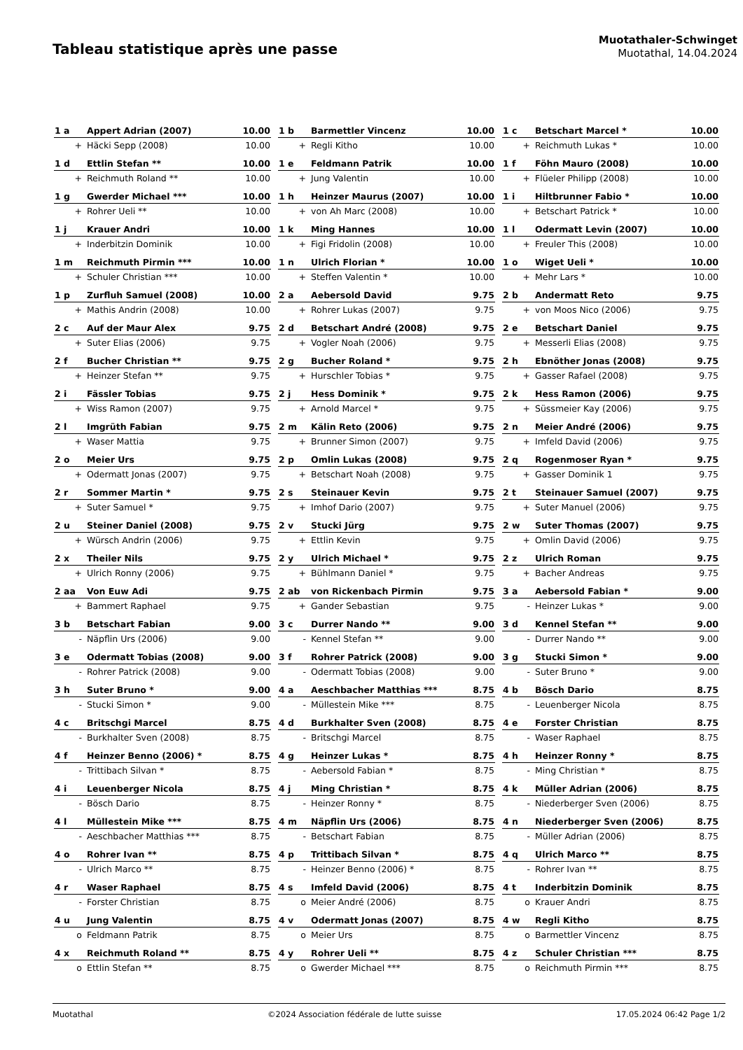Tableau statistique après une passe
Muotathaler-Schwinget
Muotathal, 14.04.2024
| 1 a | Appert Adrian (2007) | 10.00 |
| + | Häcki Sepp (2008) | 10.00 |
| 1 b | Barmettler Vincenz | 10.00 |
| + | Regli Kitho | 10.00 |
| 1 c | Betschart Marcel * | 10.00 |
| + | Reichmuth Lukas * | 10.00 |
| 1 d | Ettlin Stefan ** | 10.00 |
| + | Reichmuth Roland ** | 10.00 |
| 1 e | Feldmann Patrik | 10.00 |
| + | Jung Valentin | 10.00 |
| 1 f | Föhn Mauro (2008) | 10.00 |
| + | Flüeler Philipp (2008) | 10.00 |
| 1 g | Gwerder Michael *** | 10.00 |
| + | Rohrer Ueli ** | 10.00 |
| 1 h | Heinzer Maurus (2007) | 10.00 |
| + | von Ah Marc (2008) | 10.00 |
| 1 i | Hiltbrunner Fabio * | 10.00 |
| + | Betschart Patrick * | 10.00 |
| 1 j | Krauer Andri | 10.00 |
| + | Inderbitzin Dominik | 10.00 |
| 1 k | Ming Hannes | 10.00 |
| + | Figi Fridolin (2008) | 10.00 |
| 1 l | Odermatt Levin (2007) | 10.00 |
| + | Freuler This (2008) | 10.00 |
| 1 m | Reichmuth Pirmin *** | 10.00 |
| + | Schuler Christian *** | 10.00 |
| 1 n | Ulrich Florian * | 10.00 |
| + | Steffen Valentin * | 10.00 |
| 1 o | Wiget Ueli * | 10.00 |
| + | Mehr Lars * | 10.00 |
| 1 p | Zurfluh Samuel (2008) | 10.00 |
| + | Mathis Andrin (2008) | 10.00 |
| 2 a | Aebersold David | 9.75 |
| + | Rohrer Lukas (2007) | 9.75 |
| 2 b | Andermatt Reto | 9.75 |
| + | von Moos Nico (2006) | 9.75 |
| 2 c | Auf der Maur Alex | 9.75 |
| + | Suter Elias (2006) | 9.75 |
| 2 d | Betschart André (2008) | 9.75 |
| + | Vogler Noah (2006) | 9.75 |
| 2 e | Betschart Daniel | 9.75 |
| + | Messerli Elias (2008) | 9.75 |
| 2 f | Bucher Christian ** | 9.75 |
| + | Heinzer Stefan ** | 9.75 |
| 2 g | Bucher Roland * | 9.75 |
| + | Hurschler Tobias * | 9.75 |
| 2 h | Ebnöther Jonas (2008) | 9.75 |
| + | Gasser Rafael (2008) | 9.75 |
| 2 i | Fässler Tobias | 9.75 |
| + | Wiss Ramon (2007) | 9.75 |
| 2 j | Hess Dominik * | 9.75 |
| + | Arnold Marcel * | 9.75 |
| 2 k | Hess Ramon (2006) | 9.75 |
| + | Süssmeier Kay (2006) | 9.75 |
| 2 l | Imgrüth Fabian | 9.75 |
| + | Waser Mattia | 9.75 |
| 2 m | Kälin Reto (2006) | 9.75 |
| + | Brunner Simon (2007) | 9.75 |
| 2 n | Meier André (2006) | 9.75 |
| + | Imfeld David (2006) | 9.75 |
| 2 o | Meier Urs | 9.75 |
| + | Odermatt Jonas (2007) | 9.75 |
| 2 p | Omlin Lukas (2008) | 9.75 |
| + | Betschart Noah (2008) | 9.75 |
| 2 q | Rogenmoser Ryan * | 9.75 |
| + | Gasser Dominik 1 | 9.75 |
| 2 r | Sommer Martin * | 9.75 |
| + | Suter Samuel * | 9.75 |
| 2 s | Steinauer Kevin | 9.75 |
| + | Imhof Dario (2007) | 9.75 |
| 2 t | Steinauer Samuel (2007) | 9.75 |
| + | Suter Manuel (2006) | 9.75 |
| 2 u | Steiner Daniel (2008) | 9.75 |
| + | Würsch Andrin (2006) | 9.75 |
| 2 v | Stucki Jürg | 9.75 |
| + | Ettlin Kevin | 9.75 |
| 2 w | Suter Thomas (2007) | 9.75 |
| + | Omlin David (2006) | 9.75 |
| 2 x | Theiler Nils | 9.75 |
| + | Ulrich Ronny (2006) | 9.75 |
| 2 y | Ulrich Michael * | 9.75 |
| + | Bühlmann Daniel * | 9.75 |
| 2 z | Ulrich Roman | 9.75 |
| + | Bacher Andreas | 9.75 |
| 2 aa | Von Euw Adi | 9.75 |
| + | Bammert Raphael | 9.75 |
| 2 ab | von Rickenbach Pirmin | 9.75 |
| + | Gander Sebastian | 9.75 |
| 3 a | Aebersold Fabian * | 9.00 |
| - | Heinzer Lukas * | 9.00 |
| 3 b | Betschart Fabian | 9.00 |
| - | Näpflin Urs (2006) | 9.00 |
| 3 c | Durrer Nando ** | 9.00 |
| - | Kennel Stefan ** | 9.00 |
| 3 d | Kennel Stefan ** | 9.00 |
| - | Durrer Nando ** | 9.00 |
| 3 e | Odermatt Tobias (2008) | 9.00 |
| - | Rohrer Patrick (2008) | 9.00 |
| 3 f | Rohrer Patrick (2008) | 9.00 |
| - | Odermatt Tobias (2008) | 9.00 |
| 3 g | Stucki Simon * | 9.00 |
| - | Suter Bruno * | 9.00 |
| 3 h | Suter Bruno * | 9.00 |
| - | Stucki Simon * | 9.00 |
| 4 a | Aeschbacher Matthias *** | 8.75 |
| - | Müllestein Mike *** | 8.75 |
| 4 b | Bösch Dario | 8.75 |
| - | Leuenberger Nicola | 8.75 |
| 4 c | Britschgi Marcel | 8.75 |
| - | Burkhalter Sven (2008) | 8.75 |
| 4 d | Burkhalter Sven (2008) | 8.75 |
| - | Britschgi Marcel | 8.75 |
| 4 e | Forster Christian | 8.75 |
| - | Waser Raphael | 8.75 |
| 4 f | Heinzer Benno (2006) * | 8.75 |
| - | Trittibach Silvan * | 8.75 |
| 4 g | Heinzer Lukas * | 8.75 |
| - | Aebersold Fabian * | 8.75 |
| 4 h | Heinzer Ronny * | 8.75 |
| - | Ming Christian * | 8.75 |
| 4 i | Leuenberger Nicola | 8.75 |
| - | Bösch Dario | 8.75 |
| 4 j | Ming Christian * | 8.75 |
| - | Heinzer Ronny * | 8.75 |
| 4 k | Müller Adrian (2006) | 8.75 |
| - | Niederberger Sven (2006) | 8.75 |
| 4 l | Müllestein Mike *** | 8.75 |
| - | Aeschbacher Matthias *** | 8.75 |
| 4 m | Näpflin Urs (2006) | 8.75 |
| - | Betschart Fabian | 8.75 |
| 4 n | Niederberger Sven (2006) | 8.75 |
| - | Müller Adrian (2006) | 8.75 |
| 4 o | Rohrer Ivan ** | 8.75 |
| - | Ulrich Marco ** | 8.75 |
| 4 p | Trittibach Silvan * | 8.75 |
| - | Heinzer Benno (2006) * | 8.75 |
| 4 q | Ulrich Marco ** | 8.75 |
| - | Rohrer Ivan ** | 8.75 |
| 4 r | Waser Raphael | 8.75 |
| - | Forster Christian | 8.75 |
| 4 s | Imfeld David (2006) | 8.75 |
| o | Meier André (2006) | 8.75 |
| 4 t | Inderbitzin Dominik | 8.75 |
| o | Krauer Andri | 8.75 |
| 4 u | Jung Valentin | 8.75 |
| o | Feldmann Patrik | 8.75 |
| 4 v | Odermatt Jonas (2007) | 8.75 |
| o | Meier Urs | 8.75 |
| 4 w | Regli Kitho | 8.75 |
| o | Barmettler Vincenz | 8.75 |
| 4 x | Reichmuth Roland ** | 8.75 |
| o | Ettlin Stefan ** | 8.75 |
| 4 y | Rohrer Ueli ** | 8.75 |
| o | Gwerder Michael *** | 8.75 |
| 4 z | Schuler Christian *** | 8.75 |
| o | Reichmuth Pirmin *** | 8.75 |
Muotathal ©2024 Association fédérale de lutte suisse 17.05.2024 06:42 Page 1/2